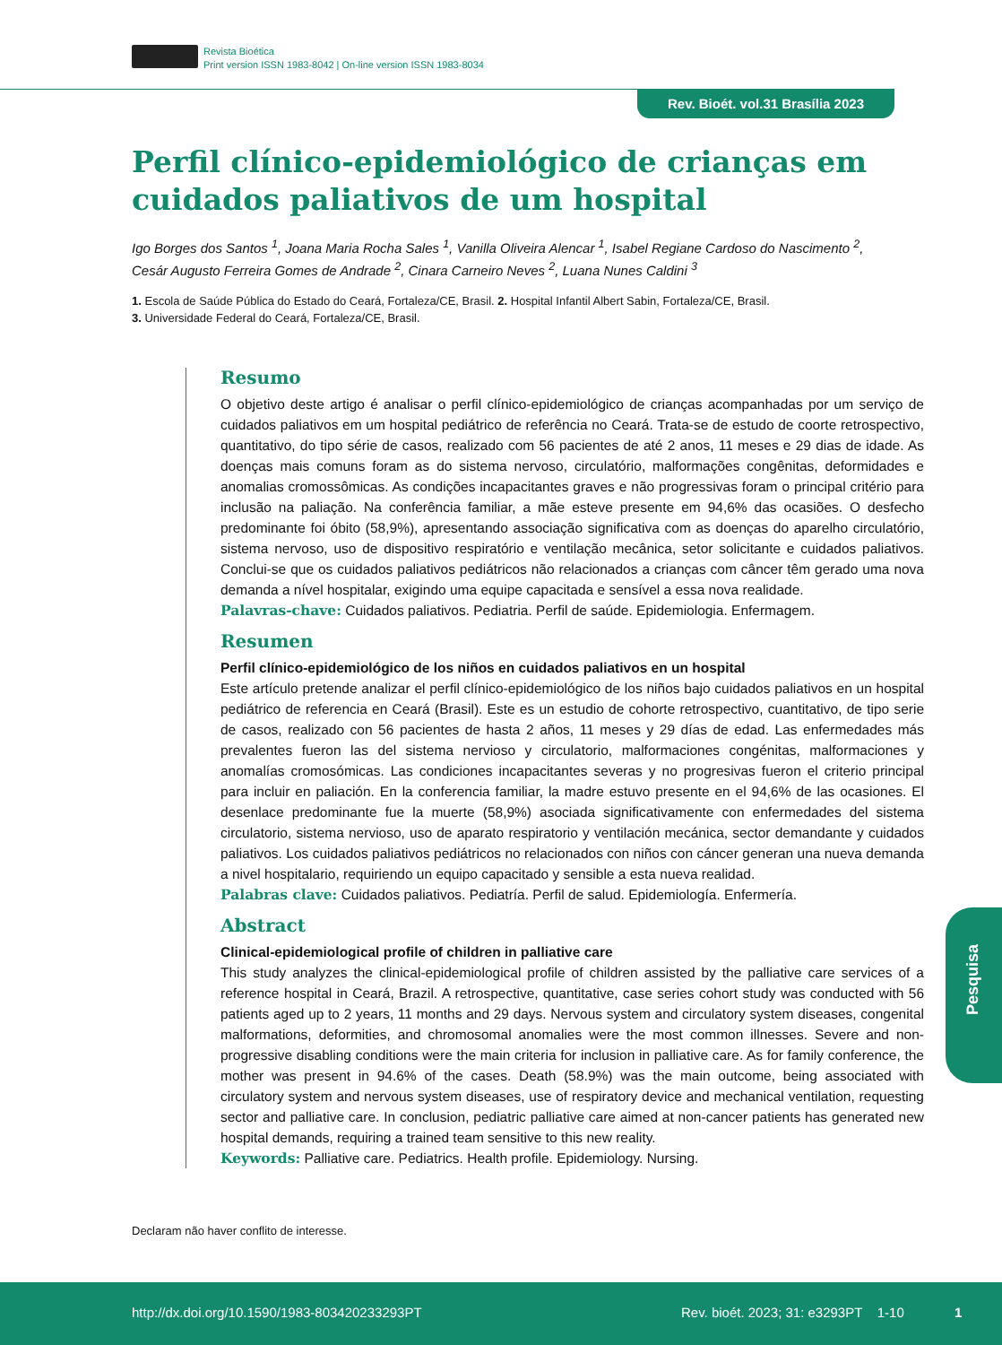Revista Bioética
Print version ISSN 1983-8042 | On-line version ISSN 1983-8034
Rev. Bioét. vol.31 Brasília 2023
Perfil clínico-epidemiológico de crianças em cuidados paliativos de um hospital
Igo Borges dos Santos <sup>1</sup>, Joana Maria Rocha Sales <sup>1</sup>, Vanilla Oliveira Alencar <sup>1</sup>, Isabel Regiane Cardoso do Nascimento <sup>2</sup>, Cesár Augusto Ferreira Gomes de Andrade <sup>2</sup>, Cinara Carneiro Neves <sup>2</sup>, Luana Nunes Caldini <sup>3</sup>
1. Escola de Saúde Pública do Estado do Ceará, Fortaleza/CE, Brasil. 2. Hospital Infantil Albert Sabin, Fortaleza/CE, Brasil.
3. Universidade Federal do Ceará, Fortaleza/CE, Brasil.
Resumo
O objetivo deste artigo é analisar o perfil clínico-epidemiológico de crianças acompanhadas por um serviço de cuidados paliativos em um hospital pediátrico de referência no Ceará. Trata-se de estudo de coorte retrospectivo, quantitativo, do tipo série de casos, realizado com 56 pacientes de até 2 anos, 11 meses e 29 dias de idade. As doenças mais comuns foram as do sistema nervoso, circulatório, malformações congênitas, deformidades e anomalias cromossômicas. As condições incapacitantes graves e não progressivas foram o principal critério para inclusão na paliação. Na conferência familiar, a mãe esteve presente em 94,6% das ocasiões. O desfecho predominante foi óbito (58,9%), apresentando associação significativa com as doenças do aparelho circulatório, sistema nervoso, uso de dispositivo respiratório e ventilação mecânica, setor solicitante e cuidados paliativos. Conclui-se que os cuidados paliativos pediátricos não relacionados a crianças com câncer têm gerado uma nova demanda a nível hospitalar, exigindo uma equipe capacitada e sensível a essa nova realidade.
Palavras-chave: Cuidados paliativos. Pediatria. Perfil de saúde. Epidemiologia. Enfermagem.
Resumen
Perfil clínico-epidemiológico de los niños en cuidados paliativos en un hospital
Este artículo pretende analizar el perfil clínico-epidemiológico de los niños bajo cuidados paliativos en un hospital pediátrico de referencia en Ceará (Brasil). Este es un estudio de cohorte retrospectivo, cuantitativo, de tipo serie de casos, realizado con 56 pacientes de hasta 2 años, 11 meses y 29 días de edad. Las enfermedades más prevalentes fueron las del sistema nervioso y circulatorio, malformaciones congénitas, malformaciones y anomalías cromosómicas. Las condiciones incapacitantes severas y no progresivas fueron el criterio principal para incluir en paliación. En la conferencia familiar, la madre estuvo presente en el 94,6% de las ocasiones. El desenlace predominante fue la muerte (58,9%) asociada significativamente con enfermedades del sistema circulatorio, sistema nervioso, uso de aparato respiratorio y ventilación mecánica, sector demandante y cuidados paliativos. Los cuidados paliativos pediátricos no relacionados con niños con cáncer generan una nueva demanda a nivel hospitalario, requiriendo un equipo capacitado y sensible a esta nueva realidad.
Palabras clave: Cuidados paliativos. Pediatría. Perfil de salud. Epidemiología. Enfermería.
Abstract
Clinical-epidemiological profile of children in palliative care
This study analyzes the clinical-epidemiological profile of children assisted by the palliative care services of a reference hospital in Ceará, Brazil. A retrospective, quantitative, case series cohort study was conducted with 56 patients aged up to 2 years, 11 months and 29 days. Nervous system and circulatory system diseases, congenital malformations, deformities, and chromosomal anomalies were the most common illnesses. Severe and non-progressive disabling conditions were the main criteria for inclusion in palliative care. As for family conference, the mother was present in 94.6% of the cases. Death (58.9%) was the main outcome, being associated with circulatory system and nervous system diseases, use of respiratory device and mechanical ventilation, requesting sector and palliative care. In conclusion, pediatric palliative care aimed at non-cancer patients has generated new hospital demands, requiring a trained team sensitive to this new reality.
Keywords: Palliative care. Pediatrics. Health profile. Epidemiology. Nursing.
Pesquisa
Declaram não haver conflito de interesse.
http://dx.doi.org/10.1590/1983-803420233293PT
Rev. bioét. 2023; 31: e3293PT 1-10
1